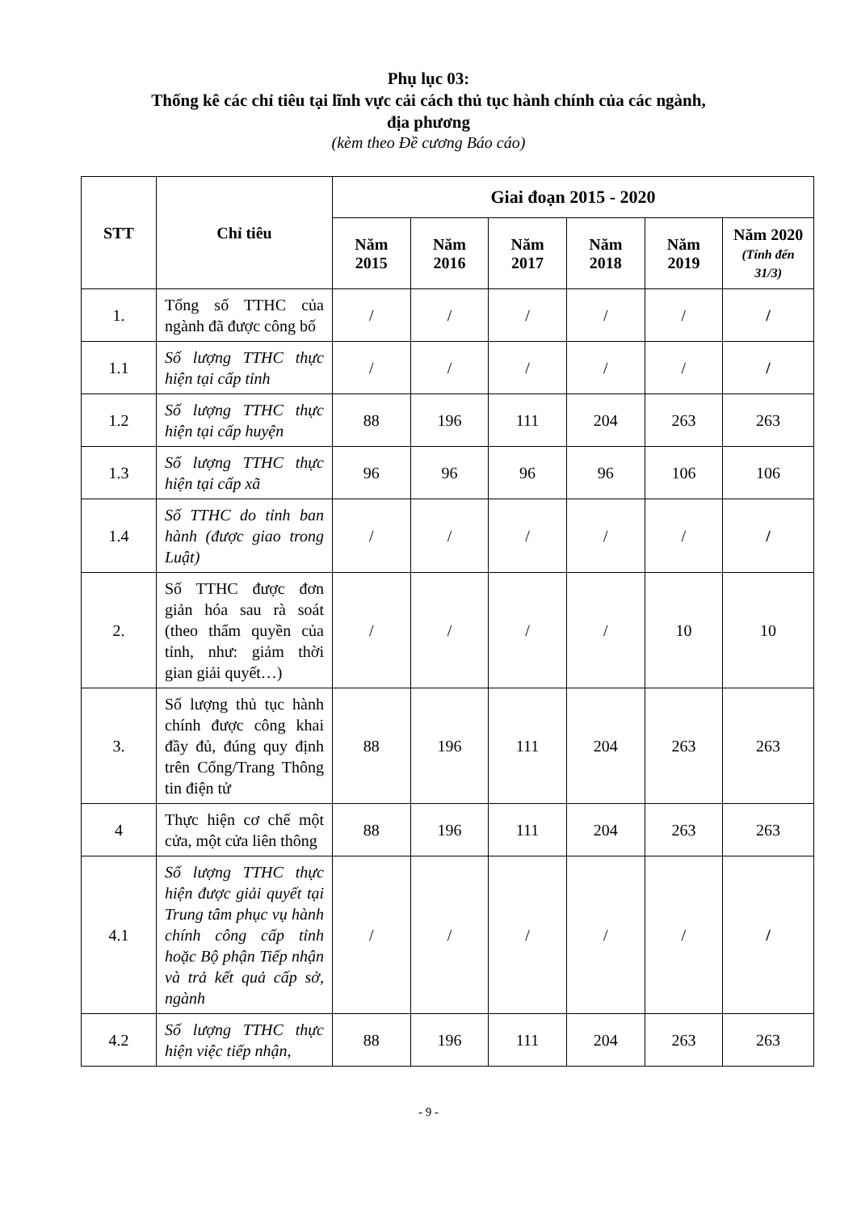Phụ lục 03:
Thống kê các chỉ tiêu tại lĩnh vực cải cách thủ tục hành chính của các ngành,
địa phương
(kèm theo Đề cương Báo cáo)
| STT | Chỉ tiêu | Giai đoạn 2015 - 2020 | | | | | |
| --- | --- | --- | --- | --- | --- | --- | --- |
| | | Năm 2015 | Năm 2016 | Năm 2017 | Năm 2018 | Năm 2019 | Năm 2020 (Tính đến 31/3) |
| 1. | Tổng số TTHC của ngành đã được công bố | / | / | / | / | / | / |
| 1.1 | Số lượng TTHC thực hiện tại cấp tỉnh | / | / | / | / | / | / |
| 1.2 | Số lượng TTHC thực hiện tại cấp huyện | 88 | 196 | 111 | 204 | 263 | 263 |
| 1.3 | Số lượng TTHC thực hiện tại cấp xã | 96 | 96 | 96 | 96 | 106 | 106 |
| 1.4 | Số TTHC do tỉnh ban hành (được giao trong Luật) | / | / | / | / | / | / |
| 2. | Số TTHC được đơn giản hóa sau rà soát (theo thẩm quyền của tỉnh, như: giảm thời gian giải quyết…) | / | / | / | / | 10 | 10 |
| 3. | Số lượng thủ tục hành chính được công khai đầy đủ, đúng quy định trên Cổng/Trang Thông tin điện tử | 88 | 196 | 111 | 204 | 263 | 263 |
| 4 | Thực hiện cơ chế một cửa, một cửa liên thông | 88 | 196 | 111 | 204 | 263 | 263 |
| 4.1 | Số lượng TTHC thực hiện được giải quyết tại Trung tâm phục vụ hành chính công cấp tỉnh hoặc Bộ phận Tiếp nhận và trả kết quả cấp sở, ngành | / | / | / | / | / | / |
| 4.2 | Số lượng TTHC thực hiện việc tiếp nhận, | 88 | 196 | 111 | 204 | 263 | 263 |
- 9 -